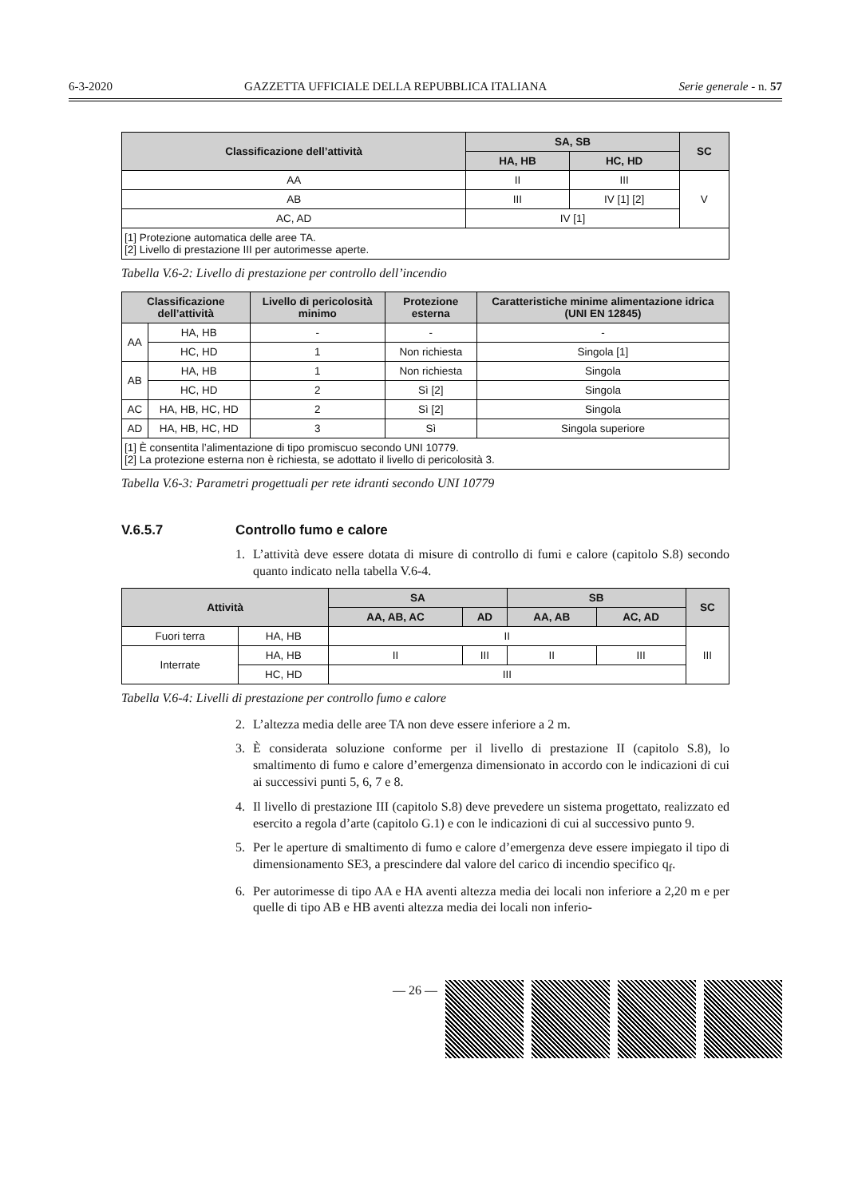6-3-2020 GAZZETTA UFFICIALE DELLA REPUBBLICA ITALIANA Serie generale - n. 57
| Classificazione dell’attività | SA, SB | | SC |
| --- | --- | --- | --- |
| | HA, HB | HC, HD | |
| AA | II | III | V |
| AB | III | IV [1] [2] | |
| AC, AD | IV [1] | | |
| [1] Protezione automatica delle aree TA. [2] Livello di prestazione III per autorimesse aperte. | | | |
Tabella V.6-2: Livello di prestazione per controllo dell’incendio
| Classificazione dell’attività | | Livello di pericolosità minimo | Protezione esterna | Caratteristiche minime alimentazione idrica (UNI EN 12845) |
| --- | --- | --- | --- | --- |
| AA | HA, HB | - | - | - |
| | HC, HD | 1 | Non richiesta | Singola [1] |
| AB | HA, HB | 1 | Non richiesta | Singola |
| | HC, HD | 2 | Sì [2] | Singola |
| AC | HA, HB, HC, HD | 2 | Sì [2] | Singola |
| AD | HA, HB, HC, HD | 3 | Sì | Singola superiore |
| [1] È consentita l’alimentazione di tipo promiscuo secondo UNI 10779. [2] La protezione esterna non è richiesta, se adottato il livello di pericolosità 3. | | | | |
Tabella V.6-3: Parametri progettuali per rete idranti secondo UNI 10779
V.6.5.7 Controllo fumo e calore
1. L’attività deve essere dotata di misure di controllo di fumi e calore (capitolo S.8) secondo quanto indicato nella tabella V.6-4.
| Attività | | SA | | SB | | SC |
| --- | --- | --- | --- | --- | --- | --- |
| | | AA, AB, AC | AD | AA, AB | AC, AD | |
| Fuori terra | HA, HB | II | | | | III |
| Interrate | HA, HB | II | III | II | III | |
| | HC, HD | III | | | | |
Tabella V.6-4: Livelli di prestazione per controllo fumo e calore
2. L’altezza media delle aree TA non deve essere inferiore a 2 m.
3. È considerata soluzione conforme per il livello di prestazione II (capitolo S.8), lo smaltimento di fumo e calore d’emergenza dimensionato in accordo con le indicazioni di cui ai successivi punti 5, 6, 7 e 8.
4. Il livello di prestazione III (capitolo S.8) deve prevedere un sistema progettato, realizzato ed esercito a regola d’arte (capitolo G.1) e con le indicazioni di cui al successivo punto 9.
5. Per le aperture di smaltimento di fumo e calore d’emergenza deve essere impiegato il tipo di dimensionamento SE3, a prescindere dal valore del carico di incendio specifico q<sub>f</sub>.
6. Per autorimesse di tipo AA e HA aventi altezza media dei locali non inferiore a 2,20 m e per quelle di tipo AB e HB aventi altezza media dei locali non inferio-
— 26 —